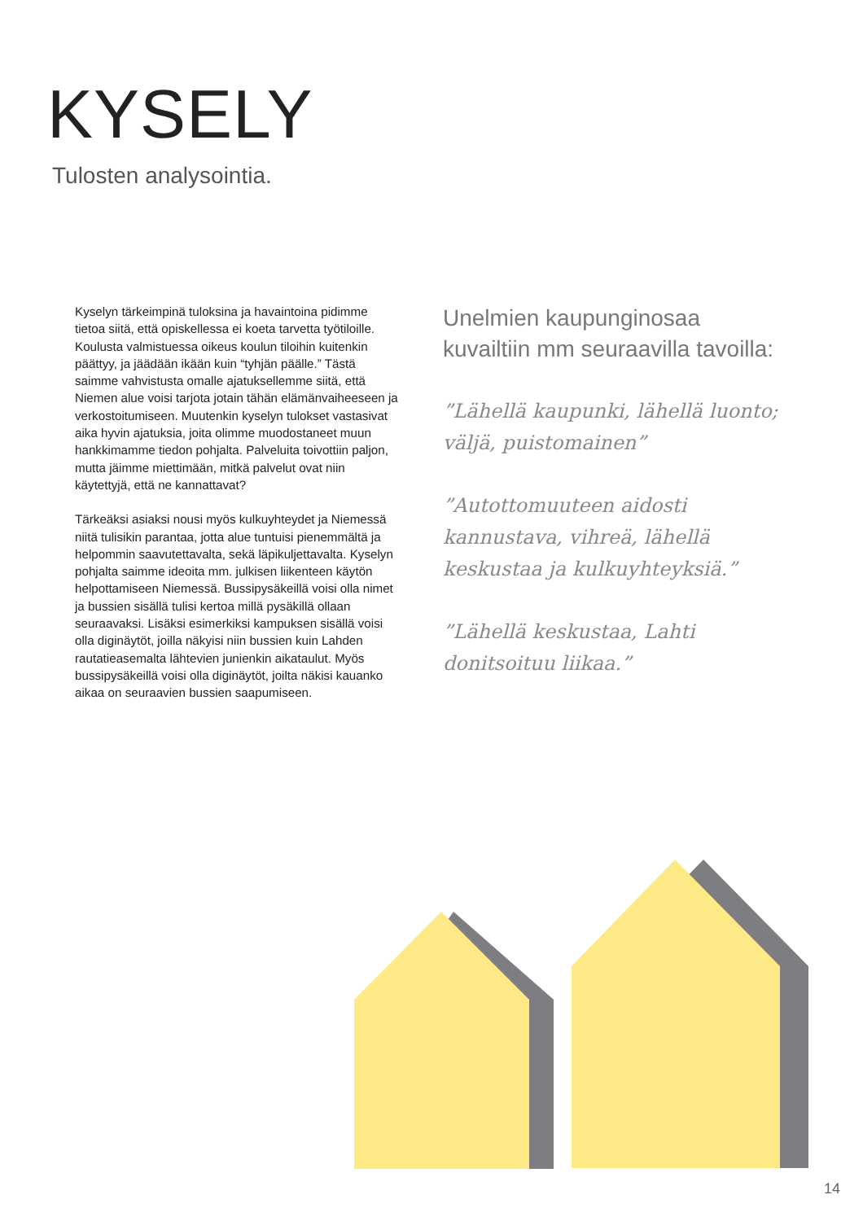KYSELY
Tulosten analysointia.
Kyselyn tärkeimpinä tuloksina ja havaintoina pidimme tietoa siitä, että opiskellessa ei koeta tarvetta työtiloille. Koulusta valmistuessa oikeus koulun tiloihin kuitenkin päättyy, ja jäädään ikään kuin “tyhjän päälle.” Tästä saimme vahvistusta omalle ajatuksellemme siitä, että Niemen alue voisi tarjota jotain tähän elämänvaiheeseen ja verkostoitumiseen. Muutenkin kyselyn tulokset vastasivat aika hyvin ajatuksia, joita olimme muodostaneet muun hankkimamme tiedon pohjalta. Palveluita toivottiin paljon, mutta jäimme miettimään, mitkä palvelut ovat niin käytettyjä, että ne kannattavat?
Tärkeäksi asiaksi nousi myös kulkuyhteydet ja Niemessä niitä tulisikin parantaa, jotta alue tuntuisi pienemmältä ja helpommin saavutettavalta, sekä läpikuljettavalta. Kyselyn pohjalta saimme ideoita mm. julkisen liikenteen käytön helpottamiseen Niemessä. Bussipysäkeillä voisi olla nimet ja bussien sisällä tulisi kertoa millä pysäkillä ollaan seuraavaksi. Lisäksi esimerkiksi kampuksen sisällä voisi olla diginäytöt, joilla näkyisi niin bussien kuin Lahden rautatieasemalta lähtevien junienkin aikataulut. Myös bussipysäkeillä voisi olla diginäytöt, joilta näkisi kauanko aikaa on seuraavien bussien saapumiseen.
Unelmien kaupunginosaa kuvailtiin mm seuraavilla tavoilla:
”Lähellä kaupunki, lähellä luonto; väljä, puistomainen”
”Autottomuuteen aidosti kannustava, vihreä, lähellä keskustaa ja kulkuyhteyksiä.”
”Lähellä keskustaa, Lahti donitsoituu liikaa.”
14